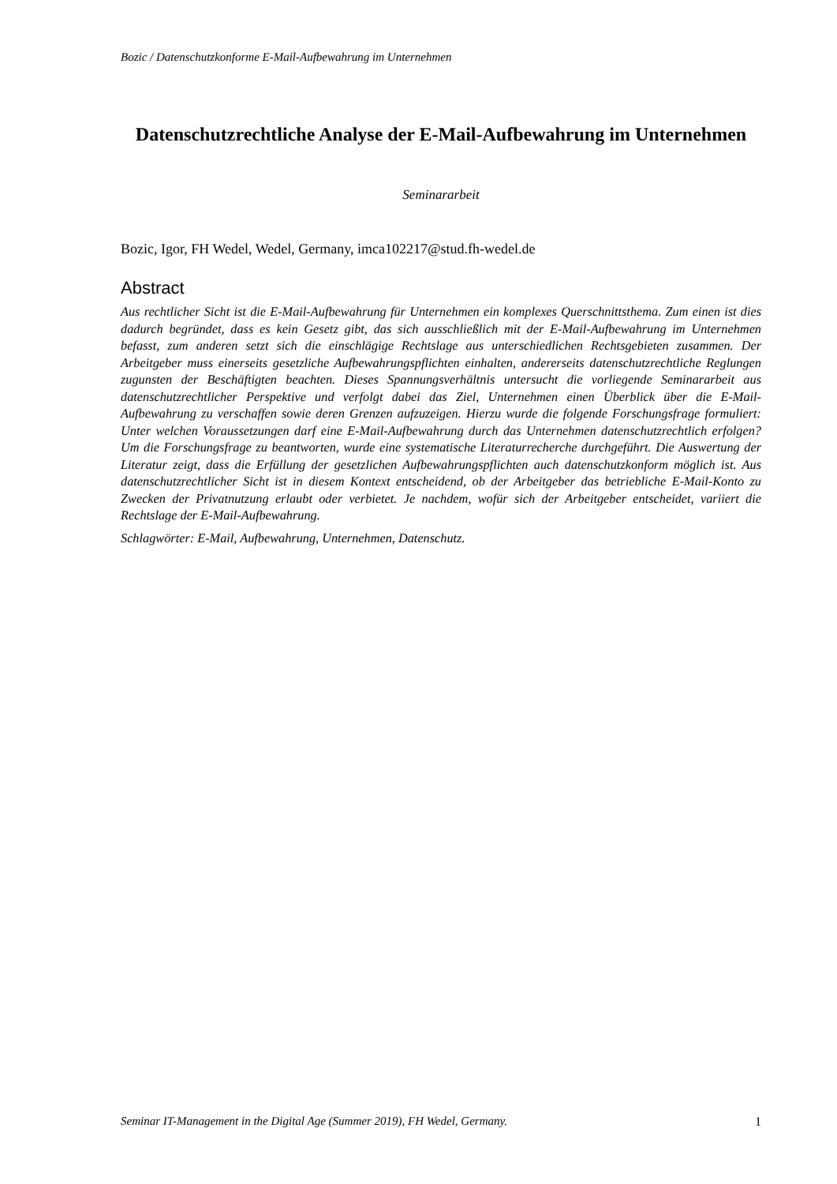Bozic / Datenschutzkonforme E-Mail-Aufbewahrung im Unternehmen
Datenschutzrechtliche Analyse der E-Mail-Aufbewahrung im Unternehmen
Seminararbeit
Bozic, Igor, FH Wedel, Wedel, Germany, imca102217@stud.fh-wedel.de
Abstract
Aus rechtlicher Sicht ist die E-Mail-Aufbewahrung für Unternehmen ein komplexes Querschnittsthema. Zum einen ist dies dadurch begründet, dass es kein Gesetz gibt, das sich ausschließlich mit der E-Mail-Aufbewahrung im Unternehmen befasst, zum anderen setzt sich die einschlägige Rechtslage aus unterschiedlichen Rechtsgebieten zusammen. Der Arbeitgeber muss einerseits gesetzliche Aufbewahrungspflichten einhalten, andererseits datenschutzrechtliche Reglungen zugunsten der Beschäftigten beachten. Dieses Spannungsverhältnis untersucht die vorliegende Seminararbeit aus datenschutzrechtlicher Perspektive und verfolgt dabei das Ziel, Unternehmen einen Überblick über die E-Mail-Aufbewahrung zu verschaffen sowie deren Grenzen aufzuzeigen. Hierzu wurde die folgende Forschungsfrage formuliert: Unter welchen Voraussetzungen darf eine E-Mail-Aufbewahrung durch das Unternehmen datenschutzrechtlich erfolgen? Um die Forschungsfrage zu beantworten, wurde eine systematische Literaturrecherche durchgeführt. Die Auswertung der Literatur zeigt, dass die Erfüllung der gesetzlichen Aufbewahrungspflichten auch datenschutzkonform möglich ist. Aus datenschutzrechtlicher Sicht ist in diesem Kontext entscheidend, ob der Arbeitgeber das betriebliche E-Mail-Konto zu Zwecken der Privatnutzung erlaubt oder verbietet. Je nachdem, wofür sich der Arbeitgeber entscheidet, variiert die Rechtslage der E-Mail-Aufbewahrung.
Schlagwörter: E-Mail, Aufbewahrung, Unternehmen, Datenschutz.
Seminar IT-Management in the Digital Age (Summer 2019), FH Wedel, Germany. 1